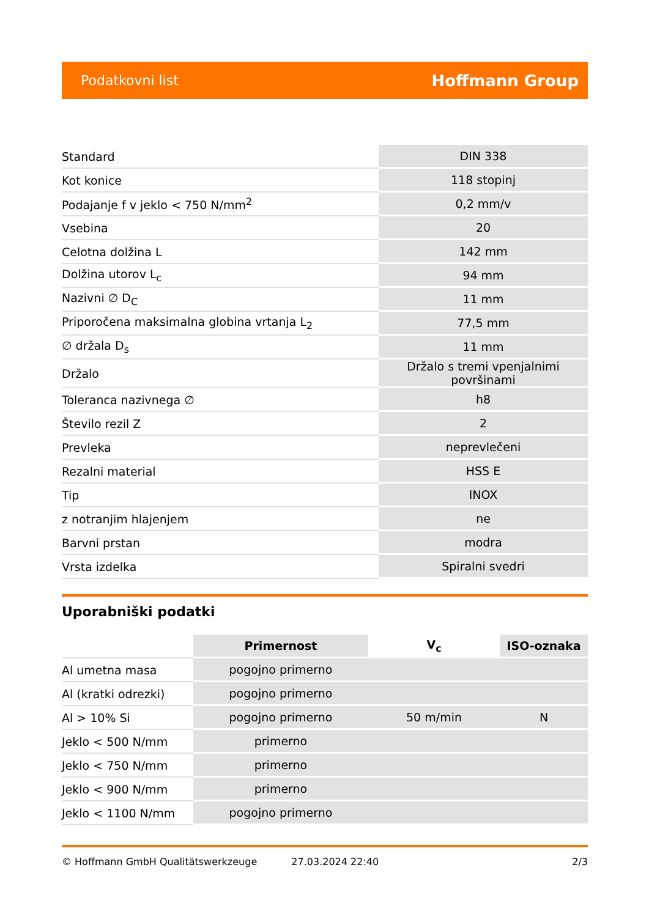Podatkovni list Hoffmann Group
| Standard | DIN 338 |
| Kot konice | 118 stopinj |
| Podajanje f v jeklo < 750 N/mm<sup>2</sup> | 0,2 mm/v |
| Vsebina | 20 |
| Celotna dolžina L | 142 mm |
| Dolžina utorov L<sub>c</sub> | 94 mm |
| Nazivni ∅ D<sub>C</sub> | 11 mm |
| Priporočena maksimalna globina vrtanja L<sub>2</sub> | 77,5 mm |
| ∅ držala D<sub>s</sub> | 11 mm |
| Držalo | Držalo s tremi vpenjalnimi površinami |
| Toleranca nazivnega ∅ | h8 |
| Število rezil Z | 2 |
| Prevleka | neprevlečeni |
| Rezalni material | HSS E |
| Tip | INOX |
| z notranjim hlajenjem | ne |
| Barvni prstan | modra |
| Vrsta izdelka | Spiralni svedri |
Uporabniški podatki
| | Primernost | V<sub>c</sub> | ISO-oznaka |
| --- | --- | --- | --- |
| Al umetna masa | pogojno primerno | | |
| Al (kratki odrezki) | pogojno primerno | | |
| Al > 10% Si | pogojno primerno | 50 m/min | N |
| Jeklo < 500 N/mm | primerno | | |
| Jeklo < 750 N/mm | primerno | | |
| Jeklo < 900 N/mm | primerno | | |
| Jeklo < 1100 N/mm | pogojno primerno | | |
© Hoffmann GmbH Qualitätswerkzeuge 27.03.2024 22:40 2/3